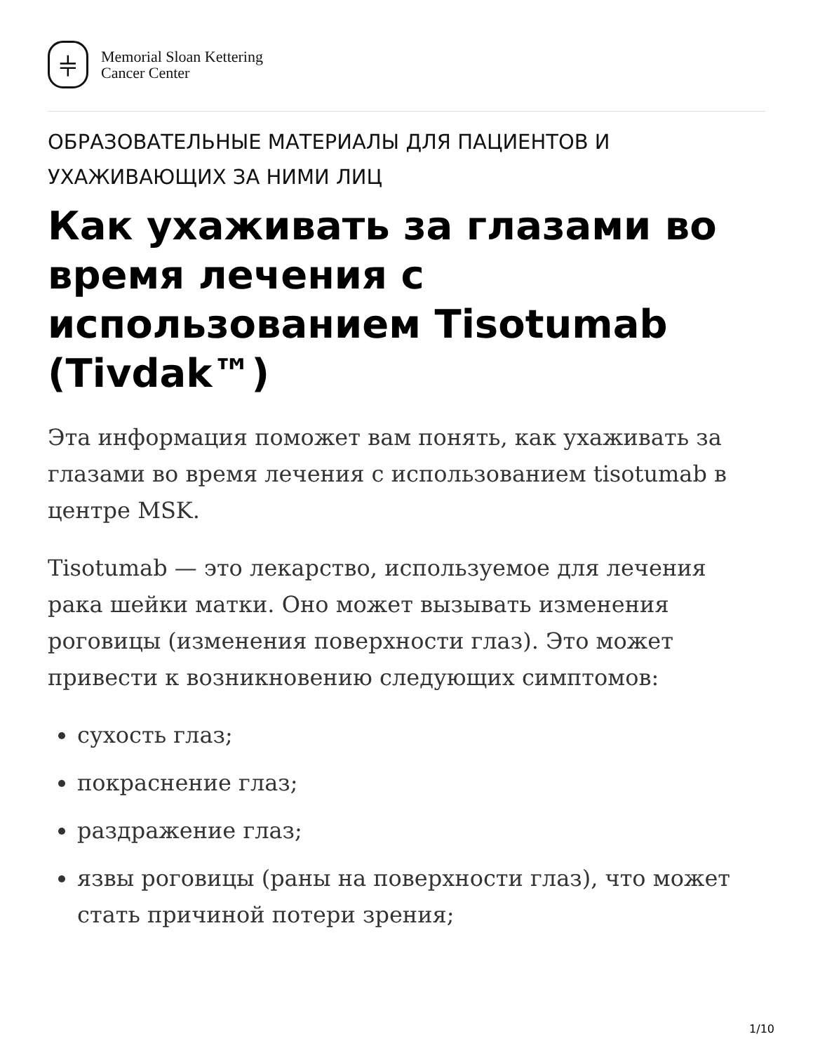⫩
Memorial Sloan Kettering
Cancer Center
ОБРАЗОВАТЕЛЬНЫЕ МАТЕРИАЛЫ ДЛЯ ПАЦИЕНТОВ И УХАЖИВАЮЩИХ ЗА НИМИ ЛИЦ
Как ухаживать за глазами во время лечения с использованием Tisotumab (Tivdak™)
Эта информация поможет вам понять, как ухаживать за глазами во время лечения с использованием tisotumab в центре MSK.
Tisotumab — это лекарство, используемое для лечения рака шейки матки. Оно может вызывать изменения роговицы (изменения поверхности глаз). Это может привести к возникновению следующих симптомов:
сухость глаз;
покраснение глаз;
раздражение глаз;
язвы роговицы (раны на поверхности глаз), что может стать причиной потери зрения;
1/10